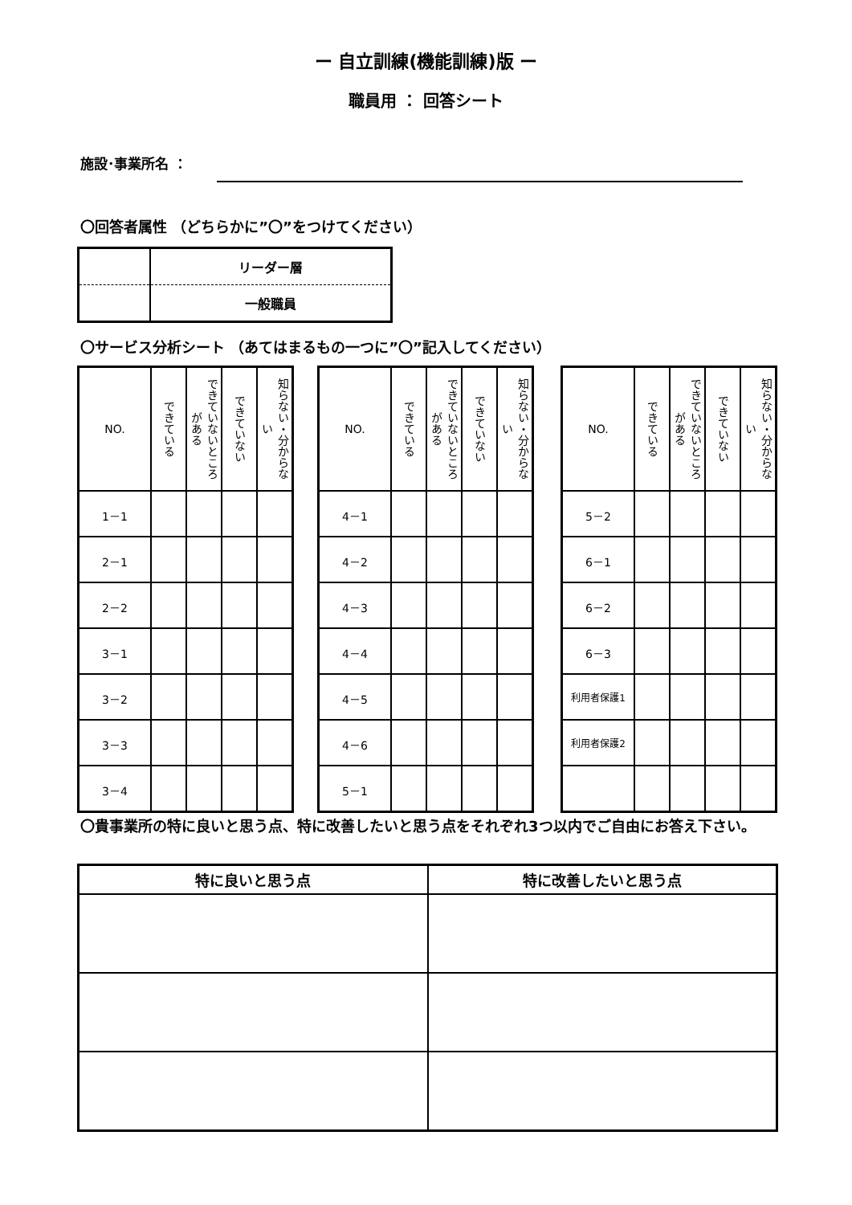ー 自立訓練(機能訓練)版 ー
職員用 ： 回答シート
施設･事業所名 ：
〇回答者属性 （どちらかに”〇”をつけてください）
| | リーダー層 |
| | 一般職員 |
〇サービス分析シート （あてはまるもの一つに”〇”記入してください）
| NO. | できている | できていないところがある | できていない | 知らない・分からない |
| --- | --- | --- | --- | --- |
| 1－1 | | | | |
| 2－1 | | | | |
| 2－2 | | | | |
| 3－1 | | | | |
| 3－2 | | | | |
| 3－3 | | | | |
| 3－4 | | | | |
| NO. | できている | できていないところがある | できていない | 知らない・分からない |
| --- | --- | --- | --- | --- |
| 4－1 | | | | |
| 4－2 | | | | |
| 4－3 | | | | |
| 4－4 | | | | |
| 4－5 | | | | |
| 4－6 | | | | |
| 5－1 | | | | |
| NO. | できている | できていないところがある | できていない | 知らない・分からない |
| --- | --- | --- | --- | --- |
| 5－2 | | | | |
| 6－1 | | | | |
| 6－2 | | | | |
| 6－3 | | | | |
| 利用者保護1 | | | | |
| 利用者保護2 | | | | |
〇貴事業所の特に良いと思う点、特に改善したいと思う点をそれぞれ3つ以内でご自由にお答え下さい。
| 特に良いと思う点 | 特に改善したいと思う点 |
| --- | --- |